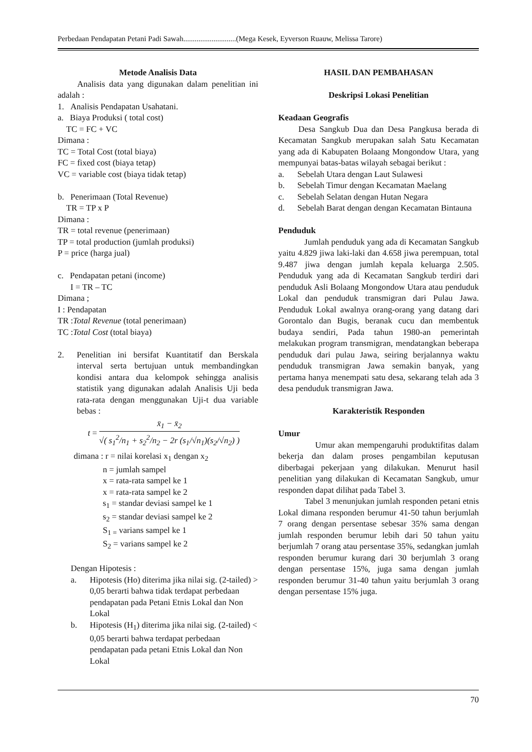Perbedaan Pendapatan Petani Padi Sawah............................(Mega Kesek, Eyverson Ruauw, Melissa Tarore)
Metode Analisis Data
Analisis data yang digunakan dalam penelitian ini adalah :
1. Analisis Pendapatan Usahatani.
a. Biaya Produksi ( total cost)
TC = FC + VC
Dimana :
TC = Total Cost (total biaya)
FC = fixed cost (biaya tetap)
VC = variable cost (biaya tidak tetap)
b. Penerimaan (Total Revenue)
TR = TP x P
Dimana :
TR = total revenue (penerimaan)
TP = total production (jumlah produksi)
P = price (harga jual)
c. Pendapatan petani (income)
I = TR – TC
Dimana ;
I : Pendapatan
TR :Total Revenue (total penerimaan)
TC :Total Cost (total biaya)
2. Penelitian ini bersifat Kuantitatif dan Berskala interval serta bertujuan untuk membandingkan kondisi antara dua kelompok sehingga analisis statistik yang digunakan adalah Analisis Uji beda rata-rata dengan menggunakan Uji-t dua variable bebas :
t = x̄<sub>1</sub> − x̄<sub>2</sub> √( s<sub>1</sub><sup>2</sup>/n<sub>1</sub> + s<sub>2</sub><sup>2</sup>/n<sub>2</sub> − 2r (s<sub>1</sub>/√n<sub>1</sub>)(s<sub>2</sub>/√n<sub>2</sub>) )
dimana : r = nilai korelasi x<sub>1</sub> dengan x<sub>2</sub>
n = jumlah sampel
x = rata-rata sampel ke 1
x = rata-rata sampel ke 2
s<sub>1</sub> = standar deviasi sampel ke 1
s<sub>2</sub> = standar deviasi sampel ke 2
S<sub>1 =</sub> varians sampel ke 1
S<sub>2</sub> = varians sampel ke 2
Dengan Hipotesis :
a. Hipotesis (Ho) diterima jika nilai sig. (2-tailed) > 0,05 berarti bahwa tidak terdapat perbedaan pendapatan pada Petani Etnis Lokal dan Non Lokal
b. Hipotesis (H<sub>1</sub>) diterima jika nilai sig. (2-tailed) < 0,05 berarti bahwa terdapat perbedaan pendapatan pada petani Etnis Lokal dan Non Lokal
HASIL DAN PEMBAHASAN
Deskripsi Lokasi Penelitian
Keadaan Geografis
Desa Sangkub Dua dan Desa Pangkusa berada di Kecamatan Sangkub merupakan salah Satu Kecamatan yang ada di Kabupaten Bolaang Mongondow Utara, yang mempunyai batas-batas wilayah sebagai berikut :
a. Sebelah Utara dengan Laut Sulawesi
b. Sebelah Timur dengan Kecamatan Maelang
c. Sebelah Selatan dengan Hutan Negara
d. Sebelah Barat dengan dengan Kecamatan Bintauna
Penduduk
Jumlah penduduk yang ada di Kecamatan Sangkub yaitu 4.829 jiwa laki-laki dan 4.658 jiwa perempuan, total 9.487 jiwa dengan jumlah kepala keluarga 2.505. Penduduk yang ada di Kecamatan Sangkub terdiri dari penduduk Asli Bolaang Mongondow Utara atau penduduk Lokal dan penduduk transmigran dari Pulau Jawa. Penduduk Lokal awalnya orang-orang yang datang dari Gorontalo dan Bugis, beranak cucu dan membentuk budaya sendiri, Pada tahun 1980-an pemerintah melakukan program transmigran, mendatangkan beberapa penduduk dari pulau Jawa, seiring berjalannya waktu penduduk transmigran Jawa semakin banyak, yang pertama hanya menempati satu desa, sekarang telah ada 3 desa penduduk transmigran Jawa.
Karakteristik Responden
Umur
Umur akan mempengaruhi produktifitas dalam bekerja dan dalam proses pengambilan keputusan diberbagai pekerjaan yang dilakukan. Menurut hasil penelitian yang dilakukan di Kecamatan Sangkub, umur responden dapat dilihat pada Tabel 3.
Tabel 3 menunjukan jumlah responden petani etnis Lokal dimana responden berumur 41-50 tahun berjumlah 7 orang dengan persentase sebesar 35% sama dengan jumlah responden berumur lebih dari 50 tahun yaitu berjumlah 7 orang atau persentase 35%, sedangkan jumlah responden berumur kurang dari 30 berjumlah 3 orang dengan persentase 15%, juga sama dengan jumlah responden berumur 31-40 tahun yaitu berjumlah 3 orang dengan persentase 15% juga.
70